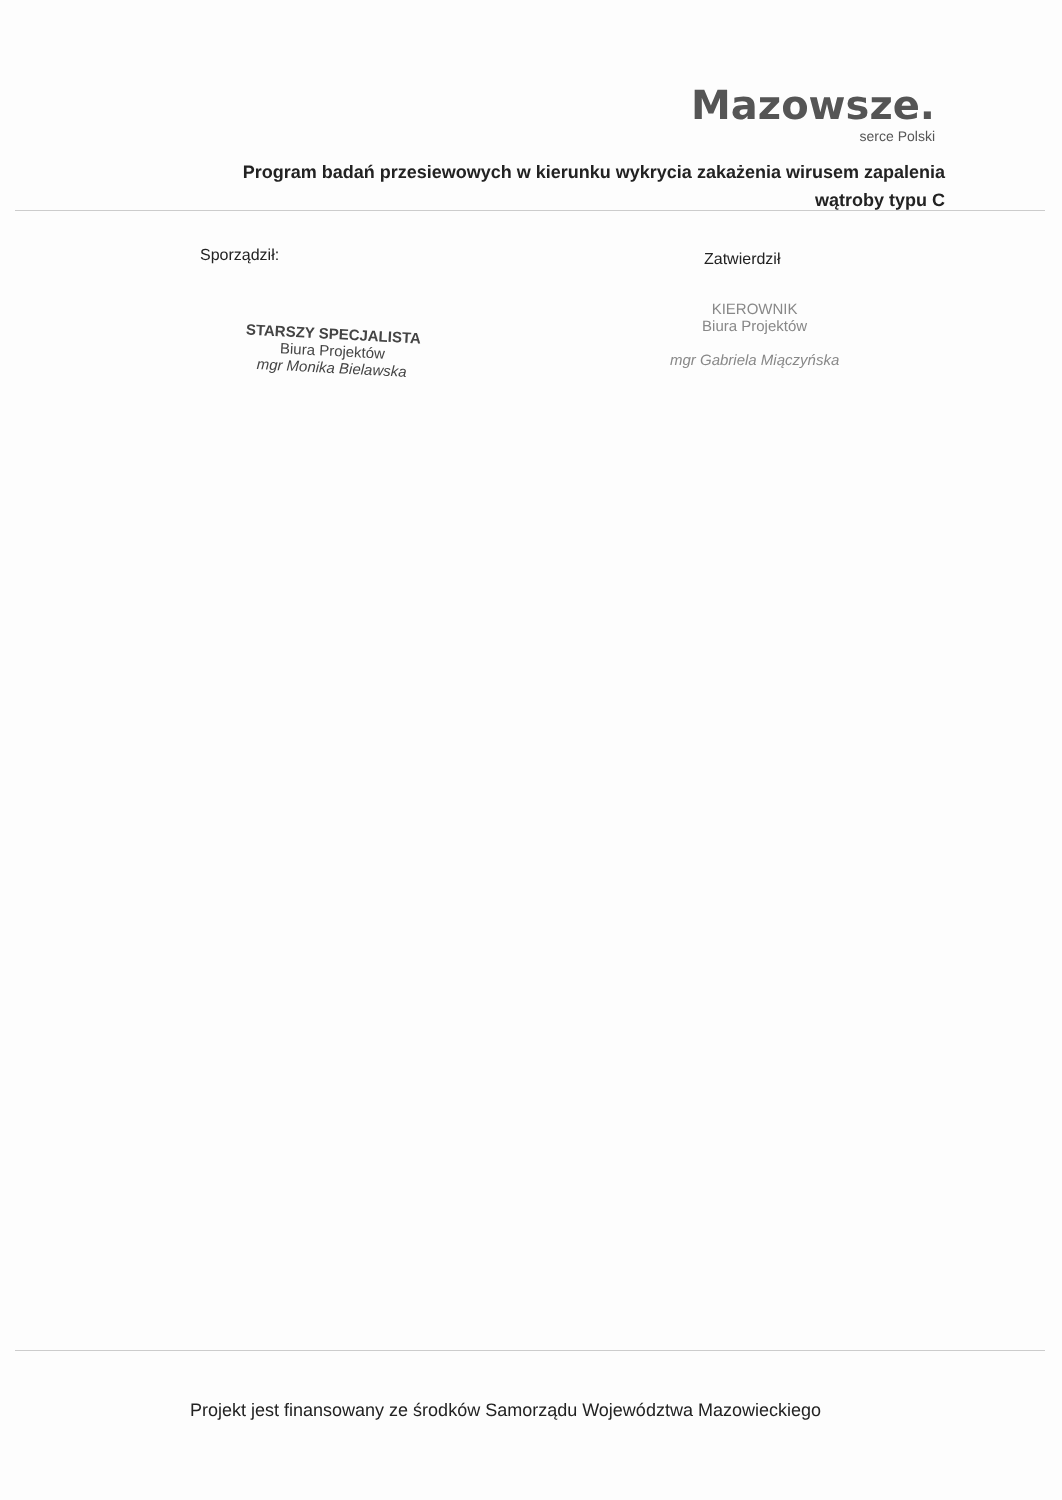Mazowsze.
serce Polski
Program badań przesiewowych w kierunku wykrycia zakażenia wirusem zapalenia
wątroby typu C
Sporządził: Zatwierdził
STARSZY SPECJALISTA
Biura Projektów
mgr Monika Bielawska
KIEROWNIK
Biura Projektów
mgr Gabriela Miączyńska
Projekt jest finansowany ze środków Samorządu Województwa Mazowieckiego